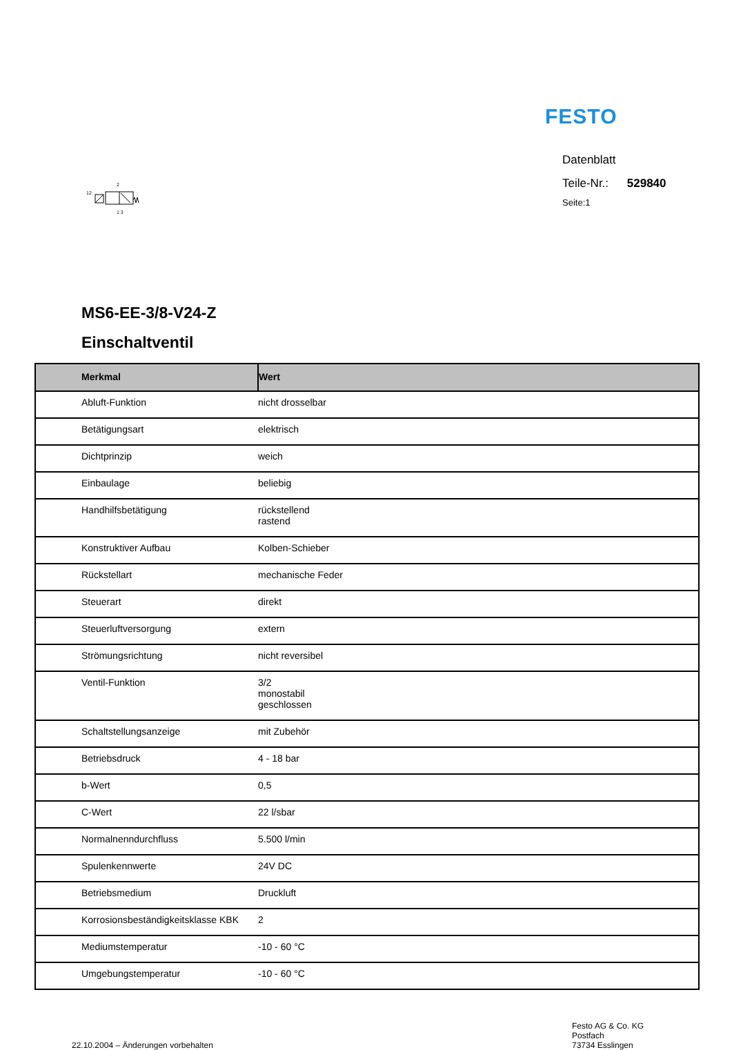FESTO
12
2
1 3
Datenblatt
Teile-Nr.: 529840
Seite:1
MS6-EE-3/8-V24-Z
Einschaltventil
| Merkmal | Wert |
| --- | --- |
| Abluft-Funktion | nicht drosselbar |
| Betätigungsart | elektrisch |
| Dichtprinzip | weich |
| Einbaulage | beliebig |
| Handhilfsbetätigung | rückstellend rastend |
| Konstruktiver Aufbau | Kolben-Schieber |
| Rückstellart | mechanische Feder |
| Steuerart | direkt |
| Steuerluftversorgung | extern |
| Strömungsrichtung | nicht reversibel |
| Ventil-Funktion | 3/2 monostabil geschlossen |
| Schaltstellungsanzeige | mit Zubehör |
| Betriebsdruck | 4 - 18 bar |
| b-Wert | 0,5 |
| C-Wert | 22 l/sbar |
| Normalnenndurchfluss | 5.500 l/min |
| Spulenkennwerte | 24V DC |
| Betriebsmedium | Druckluft |
| Korrosionsbeständigkeitsklasse KBK | 2 |
| Mediumstemperatur | -10 - 60 °C |
| Umgebungstemperatur | -10 - 60 °C |
22.10.2004 – Änderungen vorbehalten
Festo AG & Co. KG
Postfach
73734 Esslingen